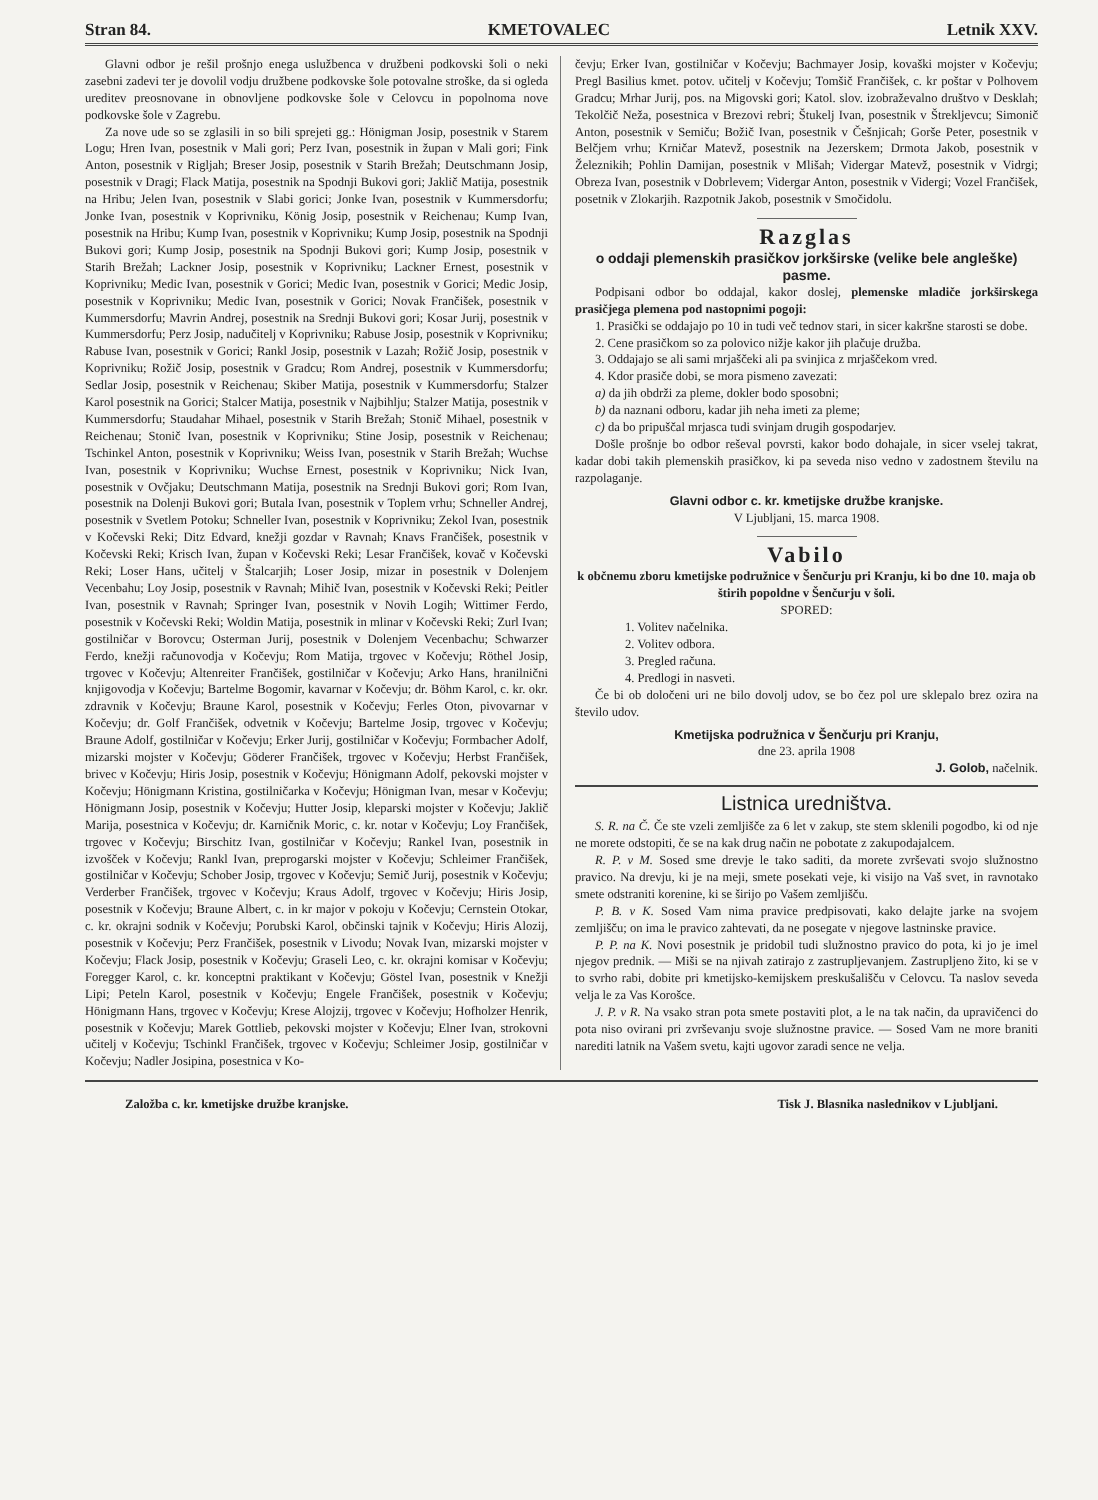Stran 84. KMETOVALEC Letnik XXV.
Glavni odbor je rešil prošnjo enega uslužbenca v družbeni podkovski šoli o neki zasebni zadevi ter je dovolil vodju družbene podkovske šole potovalne stroške, da si ogleda ureditev preosnovane in obnovljene podkovske šole v Celovcu in popolnoma nove podkovske šole v Zagrebu.
Za nove ude so se zglasili in so bili sprejeti gg.: Hönigman Josip, posestnik v Starem Logu; Hren Ivan, posestnik v Mali gori; Perz Ivan, posestnik in župan v Mali gori; Fink Anton, posestnik v Rigljah; Breser Josip, posestnik v Starih Brežah; Deutschmann Josip, posestnik v Dragi; Flack Matija, posestnik na Spodnji Bukovi gori; Jaklič Matija, posestnik na Hribu; Jelen Ivan, posestnik v Slabi gorici; Jonke Ivan, posestnik v Kummersdorfu; Jonke Ivan, posestnik v Koprivniku, König Josip, posestnik v Reichenau; Kump Ivan, posestnik na Hribu; Kump Ivan, posestnik v Koprivniku; Kump Josip, posestnik na Spodnji Bukovi gori; Kump Josip, posestnik na Spodnji Bukovi gori; Kump Josip, posestnik v Starih Brežah; Lackner Josip, posestnik v Koprivniku; Lackner Ernest, posestnik v Koprivniku; Medic Ivan, posestnik v Gorici; Medic Ivan, posestnik v Gorici; Medic Josip, posestnik v Koprivniku; Medic Ivan, posestnik v Gorici; Novak Frančišek, posestnik v Kummersdorfu; Mavrin Andrej, posestnik na Srednji Bukovi gori; Kosar Jurij, posestnik v Kummersdorfu; Perz Josip, nadučitelj v Koprivniku; Rabuse Josip, posestnik v Koprivniku; Rabuse Ivan, posestnik v Gorici; Rankl Josip, posestnik v Lazah; Rožič Josip, posestnik v Koprivniku; Rožič Josip, posestnik v Gradcu; Rom Andrej, posestnik v Kummersdorfu; Sedlar Josip, posestnik v Reichenau; Skiber Matija, posestnik v Kummersdorfu; Stalzer Karol posestnik na Gorici; Stalcer Matija, posestnik v Najbihlju; Stalzer Matija, posestnik v Kummersdorfu; Staudahar Mihael, posestnik v Starih Brežah; Stonič Mihael, posestnik v Reichenau; Stonič Ivan, posestnik v Koprivniku; Stine Josip, posestnik v Reichenau; Tschinkel Anton, posestnik v Koprivniku; Weiss Ivan, posestnik v Starih Brežah; Wuchse Ivan, posestnik v Koprivniku; Wuchse Ernest, posestnik v Koprivniku; Nick Ivan, posestnik v Ovčjaku; Deutschmann Matija, posestnik na Srednji Bukovi gori; Rom Ivan, posestnik na Dolenji Bukovi gori; Butala Ivan, posestnik v Toplem vrhu; Schneller Andrej, posestnik v Svetlem Potoku; Schneller Ivan, posestnik v Koprivniku; Zekol Ivan, posestnik v Kočevski Reki; Ditz Edvard, knežji gozdar v Ravnah; Knavs Frančišek, posestnik v Kočevski Reki; Krisch Ivan, župan v Kočevski Reki; Lesar Frančišek, kovač v Kočevski Reki; Loser Hans, učitelj v Štalcarjih; Loser Josip, mizar in posestnik v Dolenjem Vecenbahu; Loy Josip, posestnik v Ravnah; Mihič Ivan, posestnik v Kočevski Reki; Peitler Ivan, posestnik v Ravnah; Springer Ivan, posestnik v Novih Logih; Wittimer Ferdo, posestnik v Kočevski Reki; Woldin Matija, posestnik in mlinar v Kočevski Reki; Zurl Ivan; gostilničar v Borovcu; Osterman Jurij, posestnik v Dolenjem Vecenbachu; Schwarzer Ferdo, knežji računovodja v Kočevju; Rom Matija, trgovec v Kočevju; Röthel Josip, trgovec v Kočevju; Altenreiter Frančišek, gostilničar v Kočevju; Arko Hans, hranilnični knjigovodja v Kočevju; Bartelme Bogomir, kavarnar v Kočevju; dr. Böhm Karol, c. kr. okr. zdravnik v Kočevju; Braune Karol, posestnik v Kočevju; Ferles Oton, pivovarnar v Kočevju; dr. Golf Frančišek, odvetnik v Kočevju; Bartelme Josip, trgovec v Kočevju; Braune Adolf, gostilničar v Kočevju; Erker Jurij, gostilničar v Kočevju; Formbacher Adolf, mizarski mojster v Kočevju; Göderer Frančišek, trgovec v Kočevju; Herbst Frančišek, brivec v Kočevju; Hiris Josip, posestnik v Kočevju; Hönigmann Adolf, pekovski mojster v Kočevju; Hönigmann Kristina, gostilničarka v Kočevju; Hönigman Ivan, mesar v Kočevju; Hönigmann Josip, posestnik v Kočevju; Hutter Josip, kleparski mojster v Kočevju; Jaklič Marija, posestnica v Kočevju; dr. Karničnik Moric, c. kr. notar v Kočevju; Loy Frančišek, trgovec v Kočevju; Birschitz Ivan, gostilničar v Kočevju; Rankel Ivan, posestnik in izvošček v Kočevju; Rankl Ivan, preprogarski mojster v Kočevju; Schleimer Frančišek, gostilničar v Kočevju; Schober Josip, trgovec v Kočevju; Semič Jurij, posestnik v Kočevju; Verderber Frančišek, trgovec v Kočevju; Kraus Adolf, trgovec v Kočevju; Hiris Josip, posestnik v Kočevju; Braune Albert, c. in kr major v pokoju v Kočevju; Cernstein Otokar, c. kr. okrajni sodnik v Kočevju; Porubski Karol, občinski tajnik v Kočevju; Hiris Alozij, posestnik v Kočevju; Perz Frančišek, posestnik v Livodu; Novak Ivan, mizarski mojster v Kočevju; Flack Josip, posestnik v Kočevju; Graseli Leo, c. kr. okrajni komisar v Kočevju; Foregger Karol, c. kr. konceptni praktikant v Kočevju; Göstel Ivan, posestnik v Knežji Lipi; Peteln Karol, posestnik v Kočevju; Engele Frančišek, posestnik v Kočevju; Hönigmann Hans, trgovec v Kočevju; Krese Alojzij, trgovec v Kočevju; Hofholzer Henrik, posestnik v Kočevju; Marek Gottlieb, pekovski mojster v Kočevju; Elner Ivan, strokovni učitelj v Kočevju; Tschinkl Frančišek, trgovec v Kočevju; Schleimer Josip, gostilničar v Kočevju; Nadler Josipina, posestnica v Ko-
čevju; Erker Ivan, gostilničar v Kočevju; Bachmayer Josip, kovaški mojster v Kočevju; Pregl Basilius kmet. potov. učitelj v Kočevju; Tomšič Frančišek, c. kr poštar v Polhovem Gradcu; Mrhar Jurij, pos. na Migovski gori; Katol. slov. izobraževalno društvo v Desklah; Tekolčič Neža, posestnica v Brezovi rebri; Štukelj Ivan, posestnik v Štrekljevcu; Simonič Anton, posestnik v Semiču; Božič Ivan, posestnik v Češnjicah; Gorše Peter, posestnik v Belčjem vrhu; Krničar Matevž, posestnik na Jezerskem; Drmota Jakob, posestnik v Železnikih; Pohlin Damijan, posestnik v Mlišah; Vidergar Matevž, posestnik v Vidrgi; Obreza Ivan, posestnik v Dobrlevem; Vidergar Anton, posestnik v Vidergi; Vozel Frančišek, posetnik v Zlokarjih. Razpotnik Jakob, posestnik v Smočidolu.
Razglas
o oddaji plemenskih prasičkov jorkširske (velike bele angleške) pasme.
Podpisani odbor bo oddajal, kakor doslej, plemenske mladiče jorkširskega prasičjega plemena pod nastopnimi pogoji:
1. Prasički se oddajajo po 10 in tudi več tednov stari, in sicer kakršne starosti se dobe.
2. Cene prasičkom so za polovico nižje kakor jih plačuje družba.
3. Oddajajo se ali sami mrjaščeki ali pa svinjica z mrjaščekom vred.
4. Kdor prasiče dobi, se mora pismeno zavezati:
a) da jih obdrži za pleme, dokler bodo sposobni;
b) da naznani odboru, kadar jih neha imeti za pleme;
c) da bo pripuščal mrjasca tudi svinjam drugih gospodarjev.
Došle prošnje bo odbor reševal povrsti, kakor bodo dohajale, in sicer vselej takrat, kadar dobi takih plemenskih prasičkov, ki pa seveda niso vedno v zadostnem številu na razpolaganje.
Glavni odbor c. kr. kmetijske družbe kranjske.
V Ljubljani, 15. marca 1908.
Vabilo
k občnemu zboru kmetijske podružnice v Šenčurju pri Kranju, ki bo dne 10. maja ob štirih popoldne v Šenčurju v šoli.
SPORED:
1. Volitev načelnika.
2. Volitev odbora.
3. Pregled računa.
4. Predlogi in nasveti.
Če bi ob določeni uri ne bilo dovolj udov, se bo čez pol ure sklepalo brez ozira na število udov.
Kmetijska podružnica v Šenčurju pri Kranju,
dne 23. aprila 1908
J. Golob, načelnik.
Listnica uredništva.
S. R. na Č. Če ste vzeli zemljišče za 6 let v zakup, ste stem sklenili pogodbo, ki od nje ne morete odstopiti, če se na kak drug način ne pobotate z zakupodajalcem.
R. P. v M. Sosed sme drevje le tako saditi, da morete zvrševati svojo služnostno pravico. Na drevju, ki je na meji, smete posekati veje, ki visijo na Vaš svet, in ravnotako smete odstraniti korenine, ki se širijo po Vašem zemljišču.
P. B. v K. Sosed Vam nima pravice predpisovati, kako delajte jarke na svojem zemljišču; on ima le pravico zahtevati, da ne posegate v njegove lastninske pravice.
P. P. na K. Novi posestnik je pridobil tudi služnostno pravico do pota, ki jo je imel njegov prednik. — Miši se na njivah zatirajo z zastrupljevanjem. Zastrupljeno žito, ki se v to svrho rabi, dobite pri kmetijsko-kemijskem preskušališču v Celovcu. Ta naslov seveda velja le za Vas Korošce.
J. P. v R. Na vsako stran pota smete postaviti plot, a le na tak način, da upravičenci do pota niso ovirani pri zvrševanju svoje služnostne pravice. — Sosed Vam ne more braniti narediti latnik na Vašem svetu, kajti ugovor zaradi sence ne velja.
Založba c. kr. kmetijske družbe kranjske. Tisk J. Blasnika naslednikov v Ljubljani.